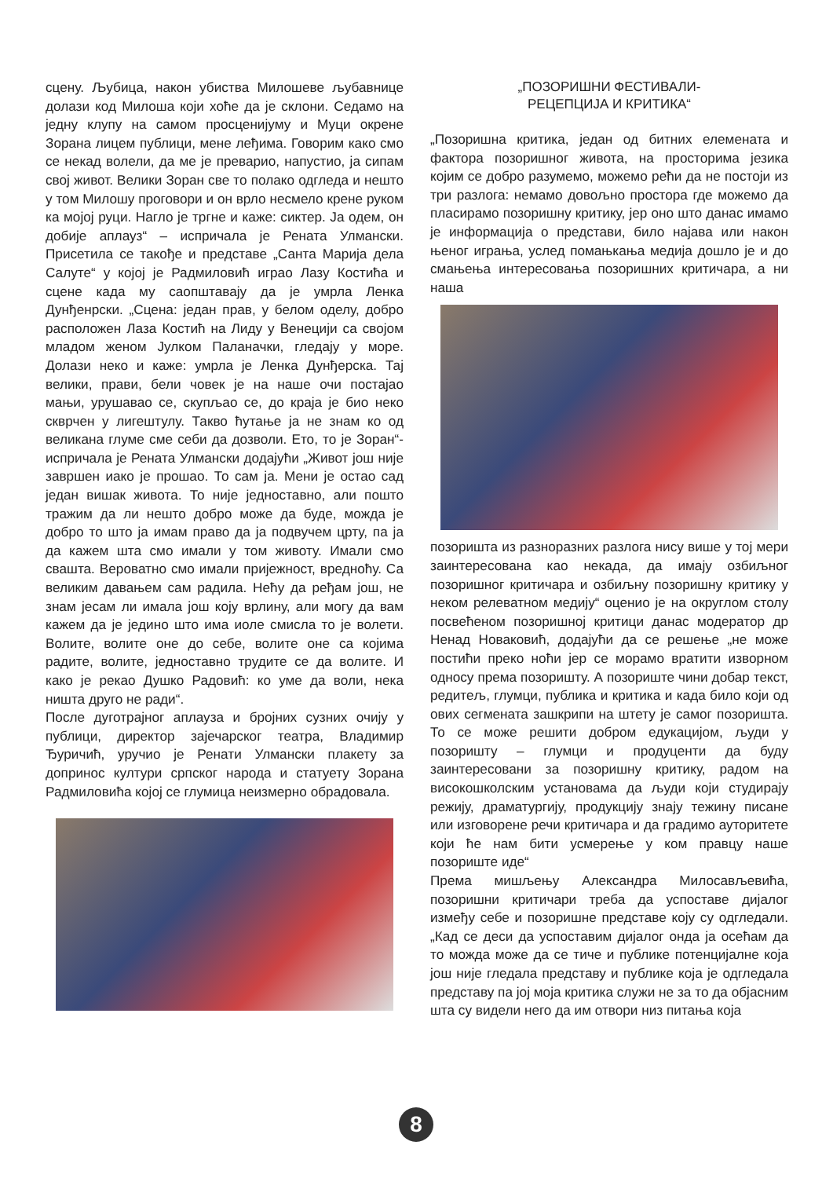сцену. Љубица, након убиства Милошеве љубавнице долази код Милоша који хоће да је склони. Седамо на једну клупу на самом просценијуму и Муци окрене Зорана лицем публици, мене леђима. Говорим како смо се некад волели, да ме је преварио, напустио, ја сипам свој живот. Велики Зоран све то полако одгледа и нешто у том Милошу проговори и он врло несмело крене руком ка мојој руци. Нагло је тргне и каже: сиктер. Ја одем, он добије аплауз“ – испричала је Рената Улмански. Присетила се такође и представе „Санта Марија дела Салуте“ у којој је Радмиловић играо Лазу Костића и сцене када му саопштавају да је умрла Ленка Дунђенрски. „Сцена: један прав, у белом оделу, добро расположен Лаза Костић на Лиду у Венецији са својом младом женом Јулком Паланачки, гледају у море. Долази неко и каже: умрла је Ленка Дунђерска. Тај велики, прави, бели човек је на наше очи постајао мањи, урушавао се, скупљао се, до краја је био неко скврчен у лигештулу. Такво ћутање ја не знам ко од великана глуме сме себи да дозволи. Ето, то је Зоран“- испричала је Рената Улмански додајући „Живот још није завршен иако је прошао. То сам ја. Мени је остао сад један вишак живота. То није једноставно, али пошто тражим да ли нешто добро може да буде, можда је добро то што ја имам право да ја подвучем црту, па ја да кажем шта смо имали у том животу. Имали смо свашта. Вероватно смо имали пријежност, вредноћу. Са великим давањем сам радила. Нећу да ређам још, не знам јесам ли имала још коју врлину, али могу да вам кажем да је једино што има иоле смисла то је волети. Волите, волите оне до себе, волите оне са којима радите, волите, једноставно трудите се да волите. И како је рекао Душко Радовић: ко уме да воли, нека ништа друго не ради“.
После дуготрајног аплауза и бројних сузних очију у публици, директор зајечарског театра, Владимир Ђуричић, уручио је Ренати Улмански плакету за допринос култури српског народа и статуету Зорана Радмиловића којој се глумица неизмерно обрадовала.
„ПОЗОРИШНИ ФЕСТИВАЛИ-
РЕЦЕПЦИЈА И КРИТИКА“
„Позоришна критика, један од битних елемената и фактора позоришног живота, на просторима језика којим се добро разумемо, можемо рећи да не постоји из три разлога: немамо довољно простора где можемо да пласирамо позоришну критику, јер оно што данас имамо је информација о представи, било најава или након њеног играња, услед помањкања медија дошло је и до смањења интересовања позоришних критичара, а ни наша
позоришта из разноразних разлога нису више у тој мери заинтересована као некада, да имају озбиљног позоришног критичара и озбиљну позоришну критику у неком релеватном медију“ оценио је на округлом столу посвећеном позоришној критици данас модератор др Ненад Новаковић, додајући да се решење „не може постићи преко ноћи јер се морамо вратити изворном односу према позоришту. А позориште чини добар текст, редитељ, глумци, публика и критика и када било који од ових сегмената зашкрипи на штету је самог позоришта. То се може решити добром едукацијом, људи у позоришту – глумци и продуценти да буду заинтересовани за позоришну критику, радом на високошколским установама да људи који студирају режију, драматургију, продукцију знају тежину писане или изговорене речи критичара и да градимо ауторитете који ће нам бити усмерење у ком правцу наше позориште иде“
Према мишљењу Александра Милосављевића, позоришни критичари треба да успоставе дијалог између себе и позоришне представе коју су одгледали. „Кад се деси да успоставим дијалог онда ја осећам да то можда може да се тиче и публике потенцијалне која још није гледала представу и публике која је одгледала представу па јој моја критика служи не за то да објасним шта су видели него да им отвори низ питања која
8